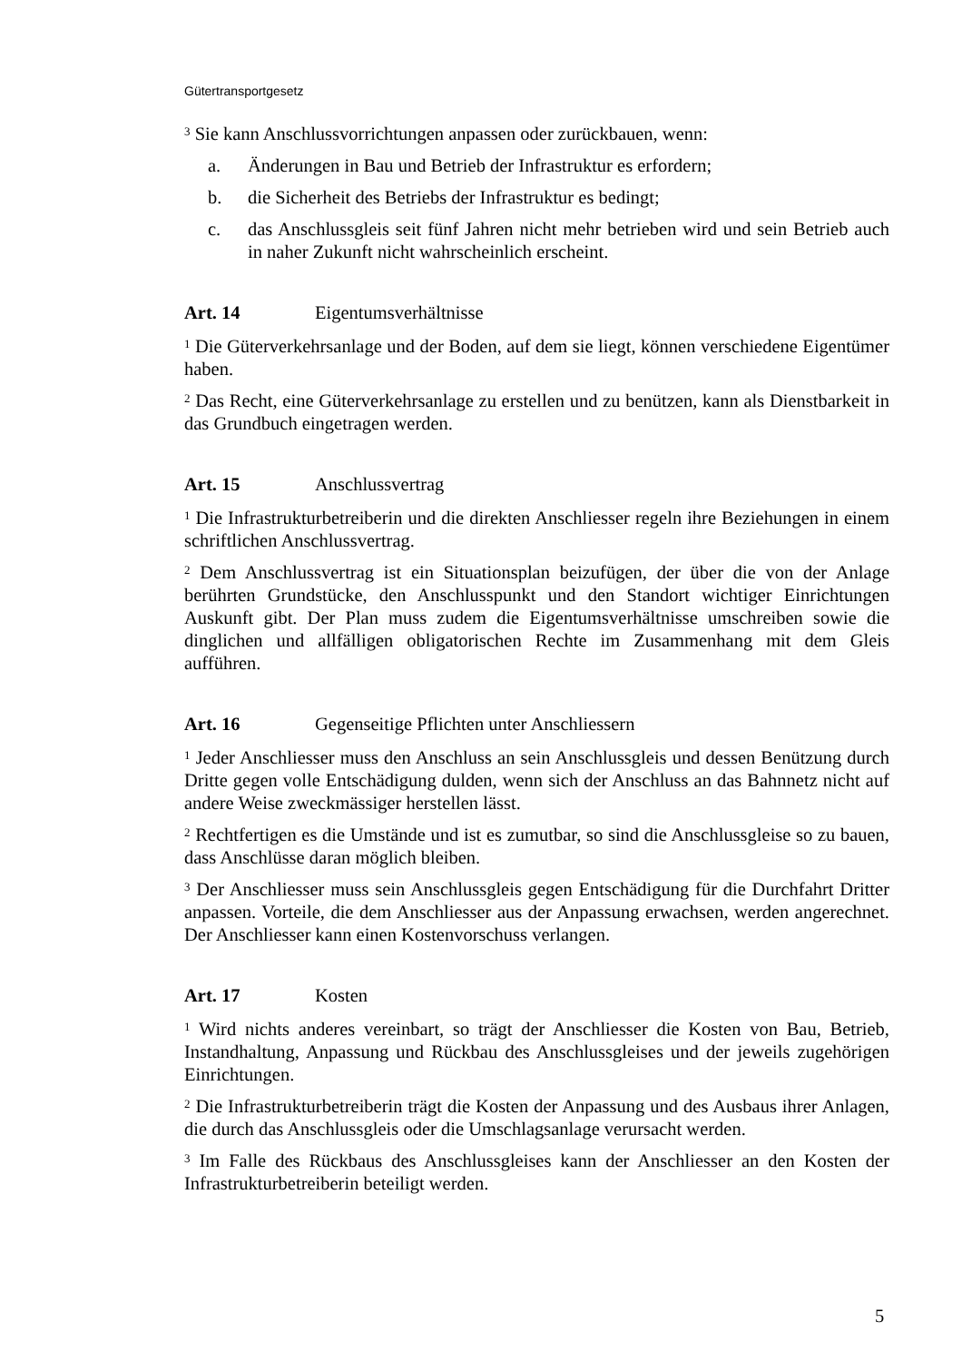Gütertransportgesetz
<sup>3</sup> Sie kann Anschlussvorrichtungen anpassen oder zurückbauen, wenn:
a. Änderungen in Bau und Betrieb der Infrastruktur es erfordern;
b. die Sicherheit des Betriebs der Infrastruktur es bedingt;
c. das Anschlussgleis seit fünf Jahren nicht mehr betrieben wird und sein Betrieb auch in naher Zukunft nicht wahrscheinlich erscheint.
Art. 14 Eigentumsverhältnisse
<sup>1</sup> Die Güterverkehrsanlage und der Boden, auf dem sie liegt, können verschiedene Eigentümer haben.
<sup>2</sup> Das Recht, eine Güterverkehrsanlage zu erstellen und zu benützen, kann als Dienstbarkeit in das Grundbuch eingetragen werden.
Art. 15 Anschlussvertrag
<sup>1</sup> Die Infrastrukturbetreiberin und die direkten Anschliesser regeln ihre Beziehungen in einem schriftlichen Anschlussvertrag.
<sup>2</sup> Dem Anschlussvertrag ist ein Situationsplan beizufügen, der über die von der Anlage berührten Grundstücke, den Anschlusspunkt und den Standort wichtiger Einrichtungen Auskunft gibt. Der Plan muss zudem die Eigentumsverhältnisse umschreiben sowie die dinglichen und allfälligen obligatorischen Rechte im Zusammenhang mit dem Gleis aufführen.
Art. 16 Gegenseitige Pflichten unter Anschliessern
<sup>1</sup> Jeder Anschliesser muss den Anschluss an sein Anschlussgleis und dessen Benützung durch Dritte gegen volle Entschädigung dulden, wenn sich der Anschluss an das Bahnnetz nicht auf andere Weise zweckmässiger herstellen lässt.
<sup>2</sup> Rechtfertigen es die Umstände und ist es zumutbar, so sind die Anschlussgleise so zu bauen, dass Anschlüsse daran möglich bleiben.
<sup>3</sup> Der Anschliesser muss sein Anschlussgleis gegen Entschädigung für die Durchfahrt Dritter anpassen. Vorteile, die dem Anschliesser aus der Anpassung erwachsen, werden angerechnet. Der Anschliesser kann einen Kostenvorschuss verlangen.
Art. 17 Kosten
<sup>1</sup> Wird nichts anderes vereinbart, so trägt der Anschliesser die Kosten von Bau, Betrieb, Instandhaltung, Anpassung und Rückbau des Anschlussgleises und der jeweils zugehörigen Einrichtungen.
<sup>2</sup> Die Infrastrukturbetreiberin trägt die Kosten der Anpassung und des Ausbaus ihrer Anlagen, die durch das Anschlussgleis oder die Umschlagsanlage verursacht werden.
<sup>3</sup> Im Falle des Rückbaus des Anschlussgleises kann der Anschliesser an den Kosten der Infrastrukturbetreiberin beteiligt werden.
5